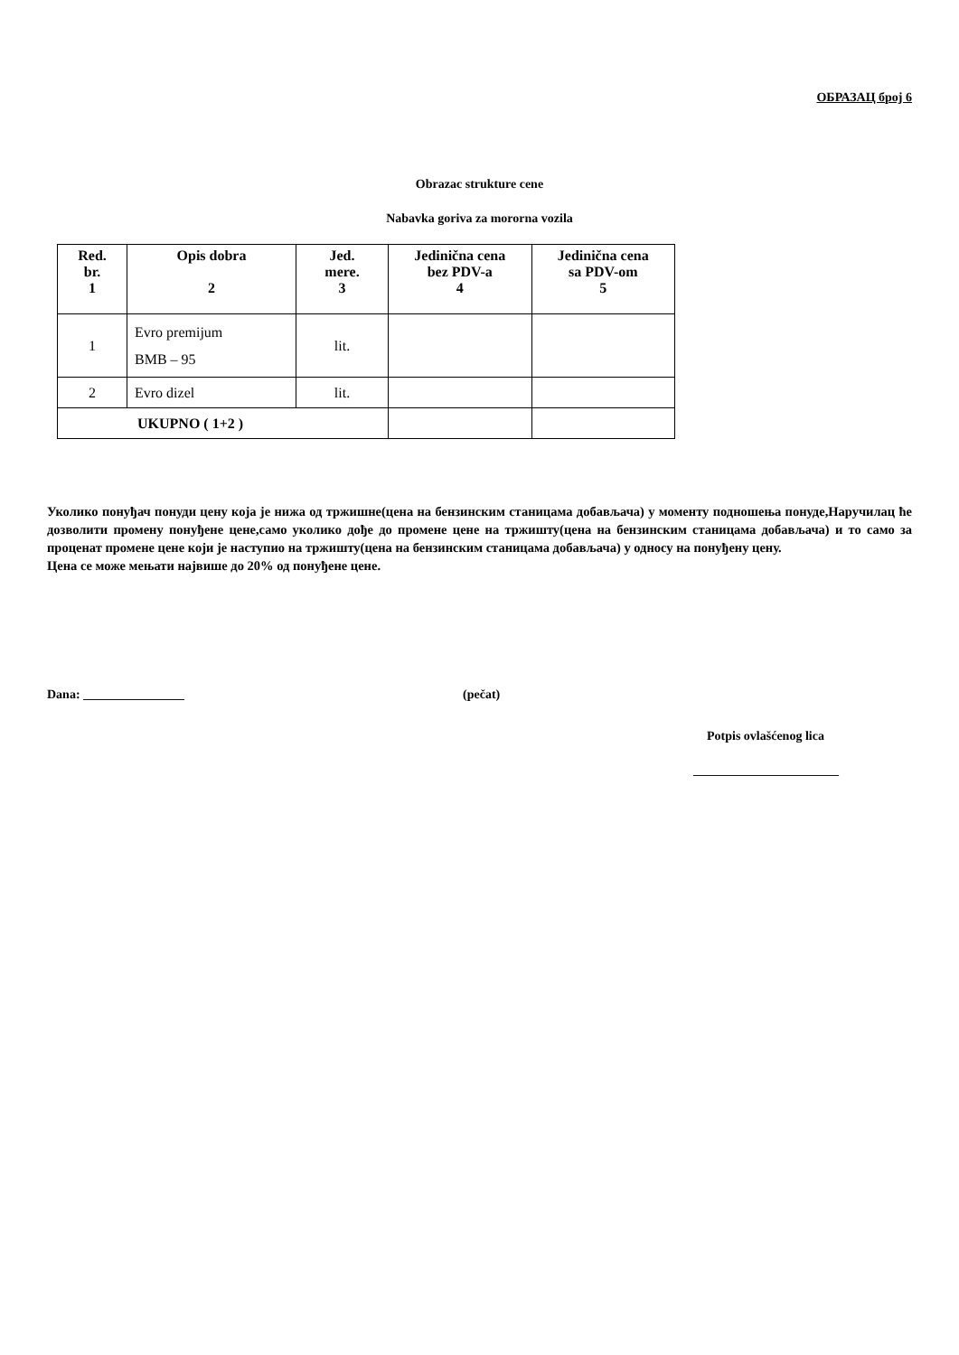ОБРАЗАЦ број 6
Obrazac strukture cene
Nabavka goriva za mororna vozila
| Red. br. 1 | Opis dobra 2 | Jed. mere. 3 | Jedinična cena bez PDV-a 4 | Jedinična cena sa PDV-om 5 |
| --- | --- | --- | --- | --- |
| 1 | Evro premijum BMB – 95 | lit. | | |
| 2 | Evro dizel | lit. | | |
| UKUPNO ( 1+2 ) | | | | |
Уколико понуђач понуди цену која је нижа од тржишне(цена на бензинским станицама добављача) у моменту подношења понуде,Наручилац ће дозволити промену понуђене цене,само уколико дође до промене цене на тржишту(цена на бензинским станицама добављача) и то само за проценат промене цене који је наступио на тржишту(цена на бензинским станицама добављача) у односу на понуђену цену.
Цена се може мењати највише до 20% од понуђене цене.
Dana: ________________ (pečat)
Potpis ovlašćenog lica
_______________________